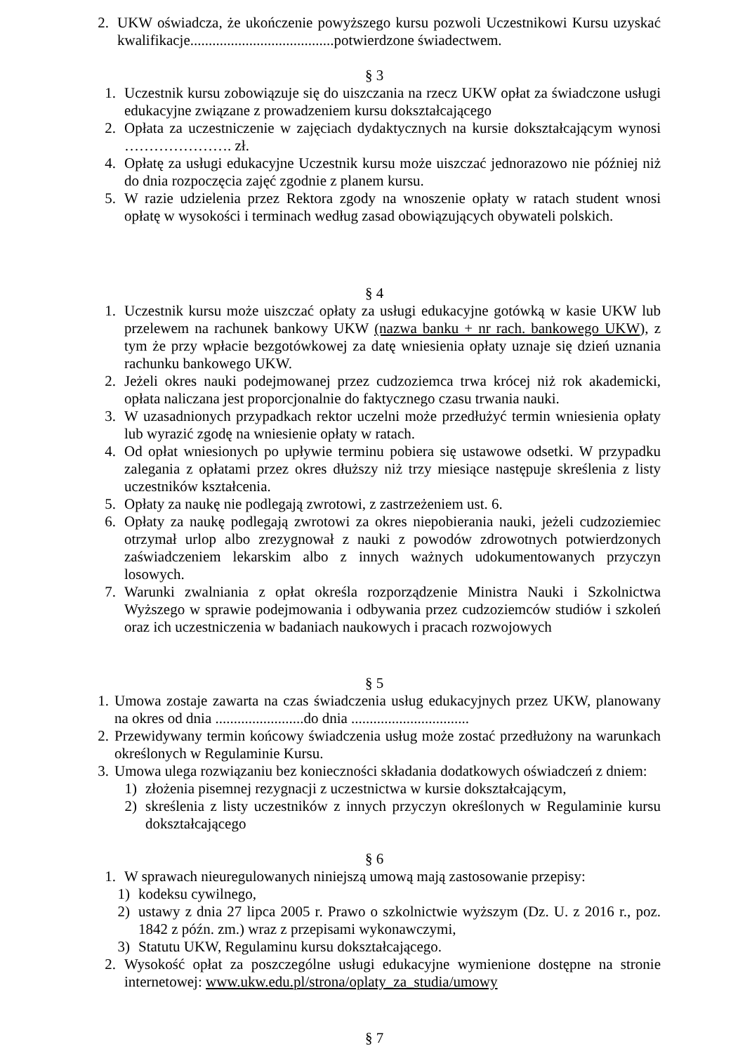2. UKW oświadcza, że ukończenie powyższego kursu pozwoli Uczestnikowi Kursu uzyskać kwalifikacje.......................................potwierdzone świadectwem.
§ 3
1. Uczestnik kursu zobowiązuje się do uiszczania na rzecz UKW opłat za świadczone usługi edukacyjne związane z prowadzeniem kursu dokształcającego
2. Opłata za uczestniczenie w zajęciach dydaktycznych na kursie dokształcającym wynosi …………………. zł.
4. Opłatę za usługi edukacyjne Uczestnik kursu może uiszczać jednorazowo nie później niż do dnia rozpoczęcia zajęć zgodnie z planem kursu.
5. W razie udzielenia przez Rektora zgody na wnoszenie opłaty w ratach student wnosi opłatę w wysokości i terminach według zasad obowiązujących obywateli polskich.
§ 4
1. Uczestnik kursu może uiszczać opłaty za usługi edukacyjne gotówką w kasie UKW lub przelewem na rachunek bankowy UKW (nazwa banku + nr rach. bankowego UKW), z tym że przy wpłacie bezgotówkowej za datę wniesienia opłaty uznaje się dzień uznania rachunku bankowego UKW.
2. Jeżeli okres nauki podejmowanej przez cudzoziemca trwa krócej niż rok akademicki, opłata naliczana jest proporcjonalnie do faktycznego czasu trwania nauki.
3. W uzasadnionych przypadkach rektor uczelni może przedłużyć termin wniesienia opłaty lub wyrazić zgodę na wniesienie opłaty w ratach.
4. Od opłat wniesionych po upływie terminu pobiera się ustawowe odsetki. W przypadku zalegania z opłatami przez okres dłuższy niż trzy miesiące następuje skreślenia z listy uczestników kształcenia.
5. Opłaty za naukę nie podlegają zwrotowi, z zastrzeżeniem ust. 6.
6. Opłaty za naukę podlegają zwrotowi za okres niepobierania nauki, jeżeli cudzoziemiec otrzymał urlop albo zrezygnował z nauki z powodów zdrowotnych potwierdzonych zaświadczeniem lekarskim albo z innych ważnych udokumentowanych przyczyn losowych.
7. Warunki zwalniania z opłat określa rozporządzenie Ministra Nauki i Szkolnictwa Wyższego w sprawie podejmowania i odbywania przez cudzoziemców studiów i szkoleń oraz ich uczestniczenia w badaniach naukowych i pracach rozwojowych
§ 5
1. Umowa zostaje zawarta na czas świadczenia usług edukacyjnych przez UKW, planowany na okres od dnia ........................do dnia ................................
2. Przewidywany termin końcowy świadczenia usług może zostać przedłużony na warunkach określonych w Regulaminie Kursu.
3. Umowa ulega rozwiązaniu bez konieczności składania dodatkowych oświadczeń z dniem:
1) złożenia pisemnej rezygnacji z uczestnictwa w kursie dokształcającym,
2) skreślenia z listy uczestników z innych przyczyn określonych w Regulaminie kursu dokształcającego
§ 6
1. W sprawach nieuregulowanych niniejszą umową mają zastosowanie przepisy:
1) kodeksu cywilnego,
2) ustawy z dnia 27 lipca 2005 r. Prawo o szkolnictwie wyższym (Dz. U. z 2016 r., poz. 1842 z późn. zm.) wraz z przepisami wykonawczymi,
3) Statutu UKW, Regulaminu kursu dokształcającego.
2. Wysokość opłat za poszczególne usługi edukacyjne wymienione dostępne na stronie internetowej: www.ukw.edu.pl/strona/oplaty_za_studia/umowy
§ 7